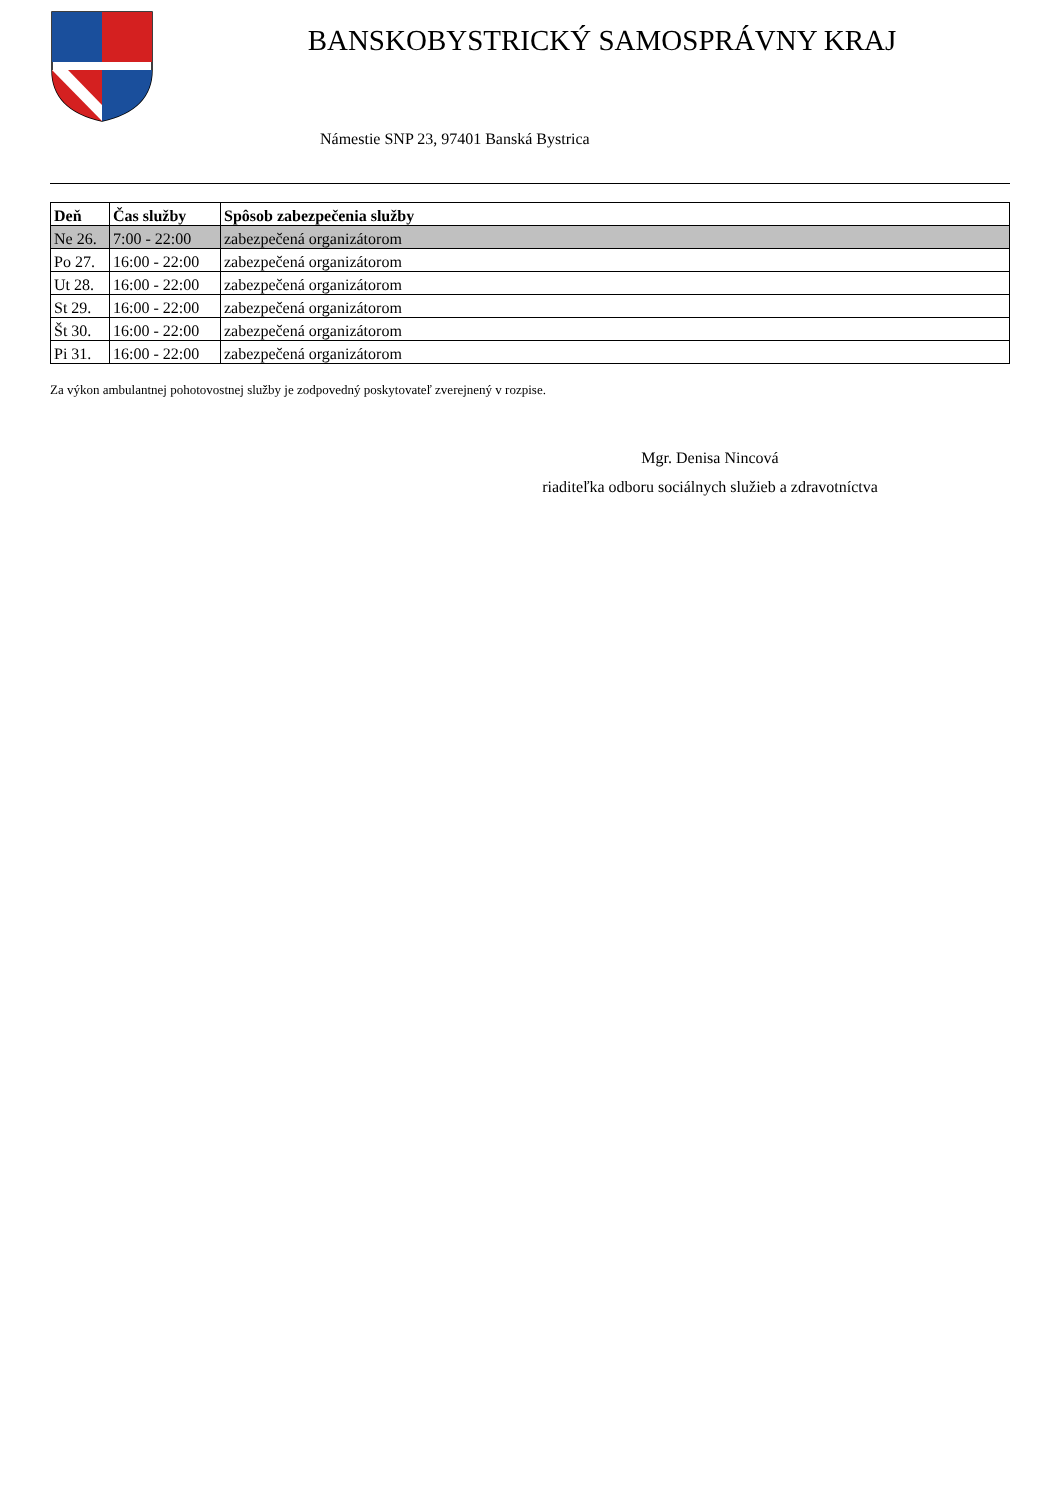BANSKOBYSTRICKÝ SAMOSPRÁVNY KRAJ
Námestie SNP 23, 97401 Banská Bystrica
| Deň | Čas služby | Spôsob zabezpečenia služby |
| --- | --- | --- |
| Ne 26. | 7:00 - 22:00 | zabezpečená organizátorom |
| Po 27. | 16:00 - 22:00 | zabezpečená organizátorom |
| Ut 28. | 16:00 - 22:00 | zabezpečená organizátorom |
| St 29. | 16:00 - 22:00 | zabezpečená organizátorom |
| Št 30. | 16:00 - 22:00 | zabezpečená organizátorom |
| Pi 31. | 16:00 - 22:00 | zabezpečená organizátorom |
Za výkon ambulantnej pohotovostnej služby je zodpovedný poskytovateľ zverejnený v rozpise.
Mgr. Denisa Nincová
riaditeľka odboru sociálnych služieb a zdravotníctva